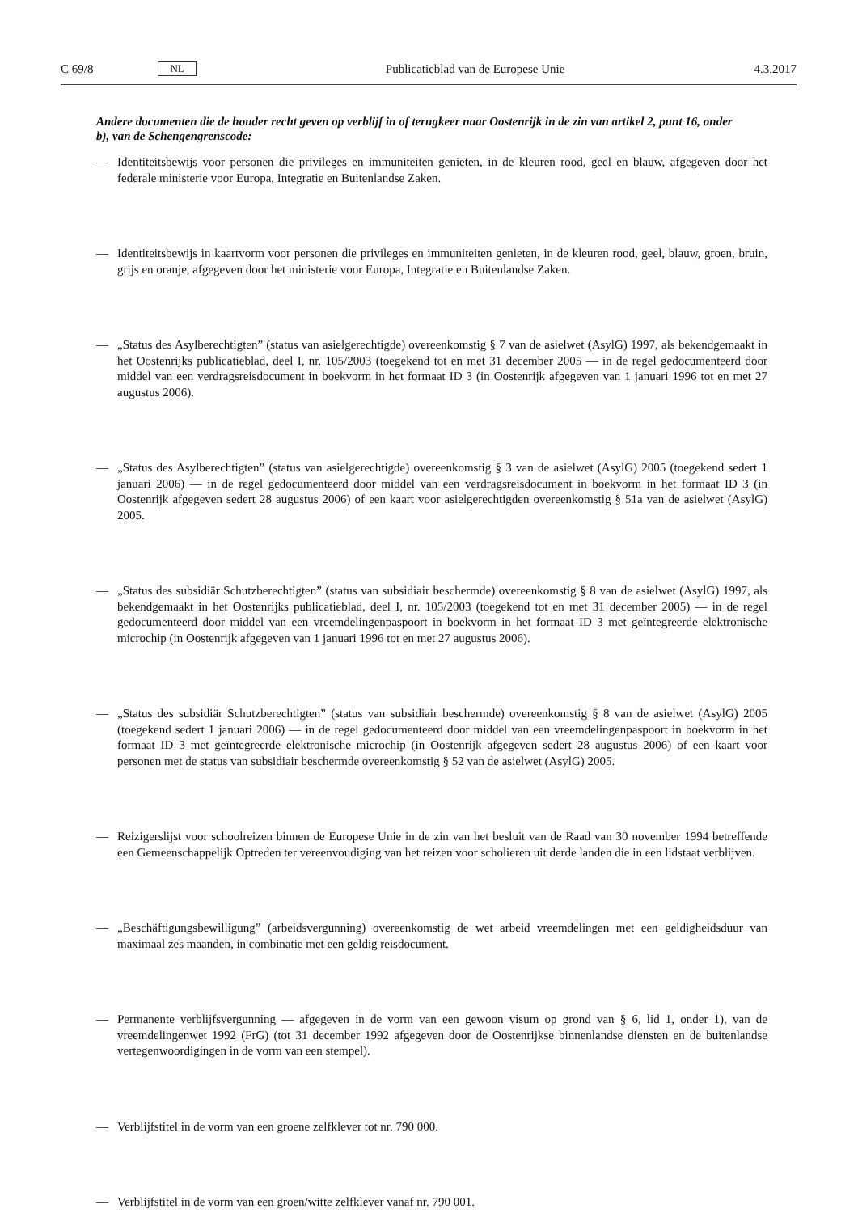C 69/8 NL
Publicatieblad van de Europese Unie 4.3.2017
Andere documenten die de houder recht geven op verblijf in of terugkeer naar Oostenrijk in de zin van artikel 2, punt 16, onder b), van de Schengengrenscode:
— Identiteitsbewijs voor personen die privileges en immuniteiten genieten, in de kleuren rood, geel en blauw, afgegeven door het federale ministerie voor Europa, Integratie en Buitenlandse Zaken.
— Identiteitsbewijs in kaartvorm voor personen die privileges en immuniteiten genieten, in de kleuren rood, geel, blauw, groen, bruin, grijs en oranje, afgegeven door het ministerie voor Europa, Integratie en Buitenlandse Zaken.
— „Status des Asylberechtigten” (status van asielgerechtigde) overeenkomstig § 7 van de asielwet (AsylG) 1997, als bekendgemaakt in het Oostenrijks publicatieblad, deel I, nr. 105/2003 (toegekend tot en met 31 december 2005 — in de regel gedocumenteerd door middel van een verdragsreisdocument in boekvorm in het formaat ID 3 (in Oostenrijk afgegeven van 1 januari 1996 tot en met 27 augustus 2006).
— „Status des Asylberechtigten” (status van asielgerechtigde) overeenkomstig § 3 van de asielwet (AsylG) 2005 (toegekend sedert 1 januari 2006) — in de regel gedocumenteerd door middel van een verdragsreisdocument in boekvorm in het formaat ID 3 (in Oostenrijk afgegeven sedert 28 augustus 2006) of een kaart voor asielgerechtigden overeenkomstig § 51a van de asielwet (AsylG) 2005.
— „Status des subsidiär Schutzberechtigten” (status van subsidiair beschermde) overeenkomstig § 8 van de asielwet (AsylG) 1997, als bekendgemaakt in het Oostenrijks publicatieblad, deel I, nr. 105/2003 (toegekend tot en met 31 december 2005) — in de regel gedocumenteerd door middel van een vreemdelingenpaspoort in boekvorm in het formaat ID 3 met geïntegreerde elektronische microchip (in Oostenrijk afgegeven van 1 januari 1996 tot en met 27 augustus 2006).
— „Status des subsidiär Schutzberechtigten” (status van subsidiair beschermde) overeenkomstig § 8 van de asielwet (AsylG) 2005 (toegekend sedert 1 januari 2006) — in de regel gedocumenteerd door middel van een vreemdelingenpaspoort in boekvorm in het formaat ID 3 met geïntegreerde elektronische microchip (in Oostenrijk afgegeven sedert 28 augustus 2006) of een kaart voor personen met de status van subsidiair beschermde overeenkomstig § 52 van de asielwet (AsylG) 2005.
— Reizigerslijst voor schoolreizen binnen de Europese Unie in de zin van het besluit van de Raad van 30 november 1994 betreffende een Gemeenschappelijk Optreden ter vereenvoudiging van het reizen voor scholieren uit derde landen die in een lidstaat verblijven.
— „Beschäftigungsbewilligung” (arbeidsvergunning) overeenkomstig de wet arbeid vreemdelingen met een geldigheidsduur van maximaal zes maanden, in combinatie met een geldig reisdocument.
— Permanente verblijfsvergunning — afgegeven in de vorm van een gewoon visum op grond van § 6, lid 1, onder 1), van de vreemdelingenwet 1992 (FrG) (tot 31 december 1992 afgegeven door de Oostenrijkse binnenlandse diensten en de buitenlandse vertegenwoordigingen in de vorm van een stempel).
— Verblijfstitel in de vorm van een groene zelfklever tot nr. 790 000.
— Verblijfstitel in de vorm van een groen/witte zelfklever vanaf nr. 790 001.